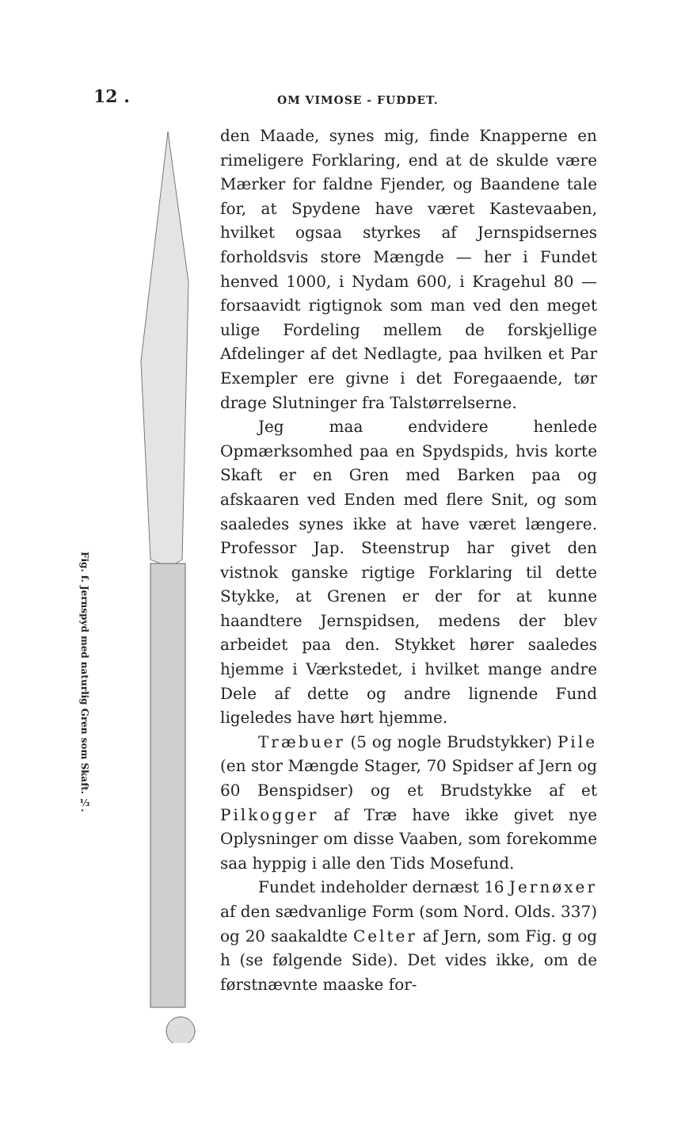12 .
OM VIMOSE - FUDDET.
Fig. f. Jernspyd med naturlig Gren som Skaft. ⅓.
den Maade, synes mig, finde Knapperne en rimeligere Forklaring, end at de skulde være Mærker for faldne Fjender, og Baandene tale for, at Spydene have været Kastevaaben, hvilket ogsaa styrkes af Jernspidsernes forholdsvis store Mængde — her i Fundet henved 1000, i Nydam 600, i Kragehul 80 — forsaavidt rigtignok som man ved den meget ulige Fordeling mellem de forskjellige Afdelinger af det Nedlagte, paa hvilken et Par Exempler ere givne i det Foregaaende, tør drage Slutninger fra Talstørrelserne.
Jeg maa endvidere henlede Opmærksomhed paa en Spydspids, hvis korte Skaft er en Gren med Barken paa og afskaaren ved Enden med flere Snit, og som saaledes synes ikke at have været længere. Professor Jap. Steenstrup har givet den vistnok ganske rigtige Forklaring til dette Stykke, at Grenen er der for at kunne haandtere Jernspidsen, medens der blev arbeidet paa den. Stykket hører saaledes hjemme i Værkstedet, i hvilket mange andre Dele af dette og andre lignende Fund ligeledes have hørt hjemme.
Træbuer (5 og nogle Brudstykker) Pile (en stor Mængde Stager, 70 Spidser af Jern og 60 Benspidser) og et Brudstykke af et Pilkogger af Træ have ikke givet nye Oplysninger om disse Vaaben, som forekomme saa hyppig i alle den Tids Mosefund.
Fundet indeholder dernæst 16 Jernøxer af den sædvanlige Form (som Nord. Olds. 337) og 20 saakaldte Celter af Jern, som Fig. g og h (se følgende Side). Det vides ikke, om de førstnævnte maaske for-